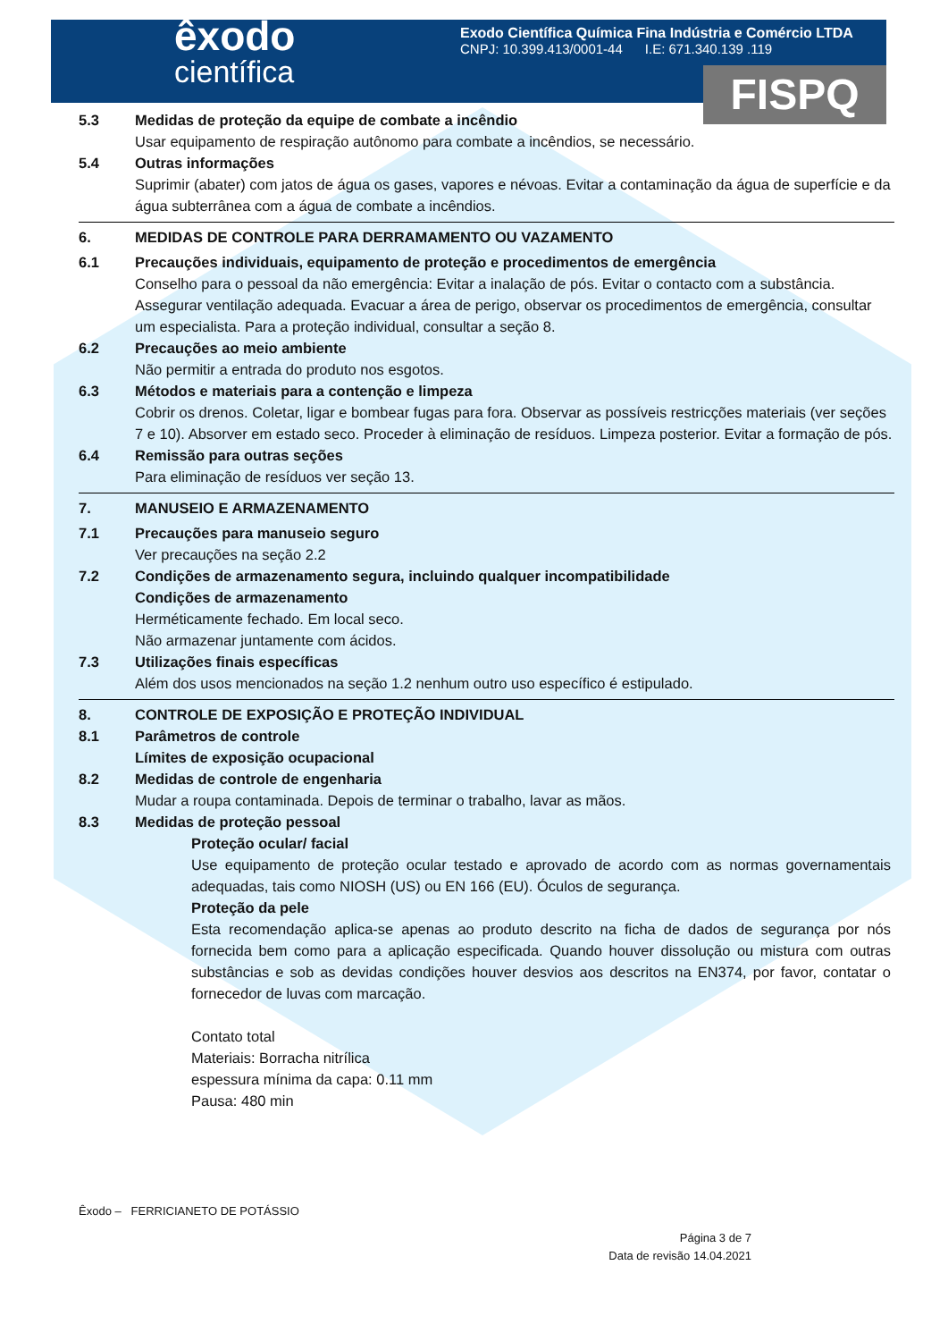êxodo
científica
Exodo Científica Química Fina Indústria e Comércio LTDA
CNPJ: 10.399.413/0001-44 I.E: 671.340.139 .119
FISPQ
5.3 Medidas de proteção da equipe de combate a incêndio
Usar equipamento de respiração autônomo para combate a incêndios, se necessário.
5.4 Outras informações
Suprimir (abater) com jatos de água os gases, vapores e névoas. Evitar a contaminação da água de superfície e da água subterrânea com a água de combate a incêndios.
6. MEDIDAS DE CONTROLE PARA DERRAMAMENTO OU VAZAMENTO
6.1 Precauções individuais, equipamento de proteção e procedimentos de emergência
Conselho para o pessoal da não emergência: Evitar a inalação de pós. Evitar o contacto com a substância. Assegurar ventilação adequada. Evacuar a área de perigo, observar os procedimentos de emergência, consultar um especialista. Para a proteção individual, consultar a seção 8.
6.2 Precauções ao meio ambiente
Não permitir a entrada do produto nos esgotos.
6.3 Métodos e materiais para a contenção e limpeza
Cobrir os drenos. Coletar, ligar e bombear fugas para fora. Observar as possíveis restricções materiais (ver seções 7 e 10). Absorver em estado seco. Proceder à eliminação de resíduos. Limpeza posterior. Evitar a formação de pós.
6.4 Remissão para outras seções
Para eliminação de resíduos ver seção 13.
7. MANUSEIO E ARMAZENAMENTO
7.1 Precauções para manuseio seguro
Ver precauções na seção 2.2
7.2 Condições de armazenamento segura, incluindo qualquer incompatibilidade
Condições de armazenamento
Herméticamente fechado. Em local seco.
Não armazenar juntamente com ácidos.
7.3 Utilizações finais específicas
Além dos usos mencionados na seção 1.2 nenhum outro uso específico é estipulado.
8. CONTROLE DE EXPOSIÇÃO E PROTEÇÃO INDIVIDUAL
8.1 Parâmetros de controle
Límites de exposição ocupacional
8.2 Medidas de controle de engenharia
Mudar a roupa contaminada. Depois de terminar o trabalho, lavar as mãos.
8.3 Medidas de proteção pessoal
Proteção ocular/ facial
Use equipamento de proteção ocular testado e aprovado de acordo com as normas governamentais adequadas, tais como NIOSH (US) ou EN 166 (EU). Óculos de segurança.
Proteção da pele
Esta recomendação aplica-se apenas ao produto descrito na ficha de dados de segurança por nós fornecida bem como para a aplicação especificada. Quando houver dissolução ou mistura com outras substâncias e sob as devidas condições houver desvios aos descritos na EN374, por favor, contatar o fornecedor de luvas com marcação.
Contato total
Materiais: Borracha nitrílica
espessura mínima da capa: 0.11 mm
Pausa: 480 min
Êxodo – FERRICIANETO DE POTÁSSIO
Página 3 de 7
Data de revisão 14.04.2021